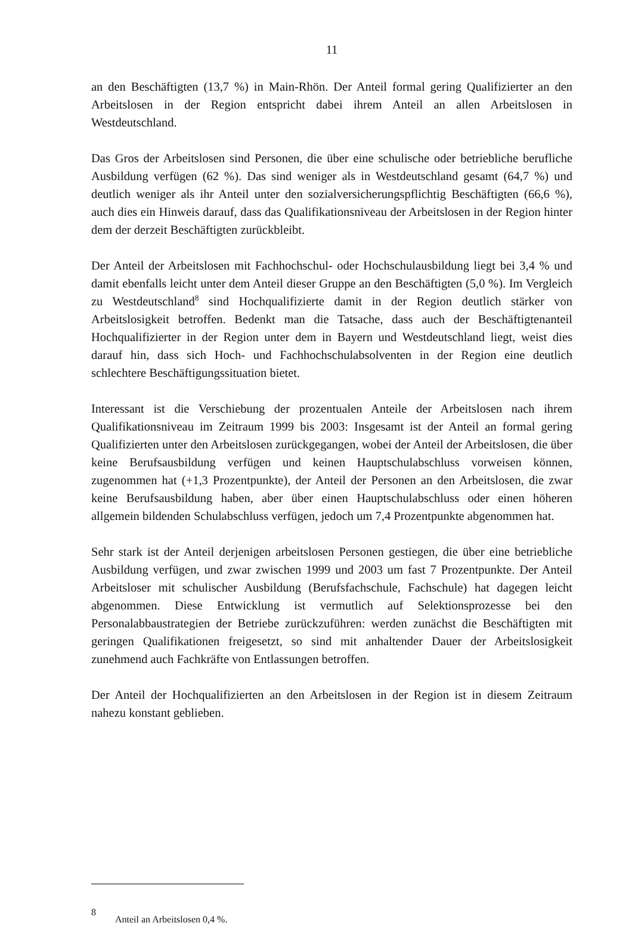11
an den Beschäftigten (13,7 %) in Main-Rhön. Der Anteil formal gering Qualifizierter an den Arbeitslosen in der Region entspricht dabei ihrem Anteil an allen Arbeitslosen in Westdeutschland.
Das Gros der Arbeitslosen sind Personen, die über eine schulische oder betriebliche berufliche Ausbildung verfügen (62 %). Das sind weniger als in Westdeutschland gesamt (64,7 %) und deutlich weniger als ihr Anteil unter den sozialversicherungspflichtig Beschäftigten (66,6 %), auch dies ein Hinweis darauf, dass das Qualifikationsniveau der Arbeitslosen in der Region hinter dem der derzeit Beschäftigten zurückbleibt.
Der Anteil der Arbeitslosen mit Fachhochschul- oder Hochschulausbildung liegt bei 3,4 % und damit ebenfalls leicht unter dem Anteil dieser Gruppe an den Beschäftigten (5,0 %). Im Vergleich zu Westdeutschland<sup>8</sup> sind Hochqualifizierte damit in der Region deutlich stärker von Arbeitslosigkeit betroffen. Bedenkt man die Tatsache, dass auch der Beschäftigtenanteil Hochqualifizierter in der Region unter dem in Bayern und Westdeutschland liegt, weist dies darauf hin, dass sich Hoch- und Fachhochschulabsolventen in der Region eine deutlich schlechtere Beschäftigungssituation bietet.
Interessant ist die Verschiebung der prozentualen Anteile der Arbeitslosen nach ihrem Qualifikationsniveau im Zeitraum 1999 bis 2003: Insgesamt ist der Anteil an formal gering Qualifizierten unter den Arbeitslosen zurückgegangen, wobei der Anteil der Arbeitslosen, die über keine Berufsausbildung verfügen und keinen Hauptschulabschluss vorweisen können, zugenommen hat (+1,3 Prozentpunkte), der Anteil der Personen an den Arbeitslosen, die zwar keine Berufsausbildung haben, aber über einen Hauptschulabschluss oder einen höheren allgemein bildenden Schulabschluss verfügen, jedoch um 7,4 Prozentpunkte abgenommen hat.
Sehr stark ist der Anteil derjenigen arbeitslosen Personen gestiegen, die über eine betriebliche Ausbildung verfügen, und zwar zwischen 1999 und 2003 um fast 7 Prozentpunkte. Der Anteil Arbeitsloser mit schulischer Ausbildung (Berufsfachschule, Fachschule) hat dagegen leicht abgenommen. Diese Entwicklung ist vermutlich auf Selektionsprozesse bei den Personalabbaustrategien der Betriebe zurückzuführen: werden zunächst die Beschäftigten mit geringen Qualifikationen freigesetzt, so sind mit anhaltender Dauer der Arbeitslosigkeit zunehmend auch Fachkräfte von Entlassungen betroffen.
Der Anteil der Hochqualifizierten an den Arbeitslosen in der Region ist in diesem Zeitraum nahezu konstant geblieben.
8
Anteil an Arbeitslosen 0,4 %.